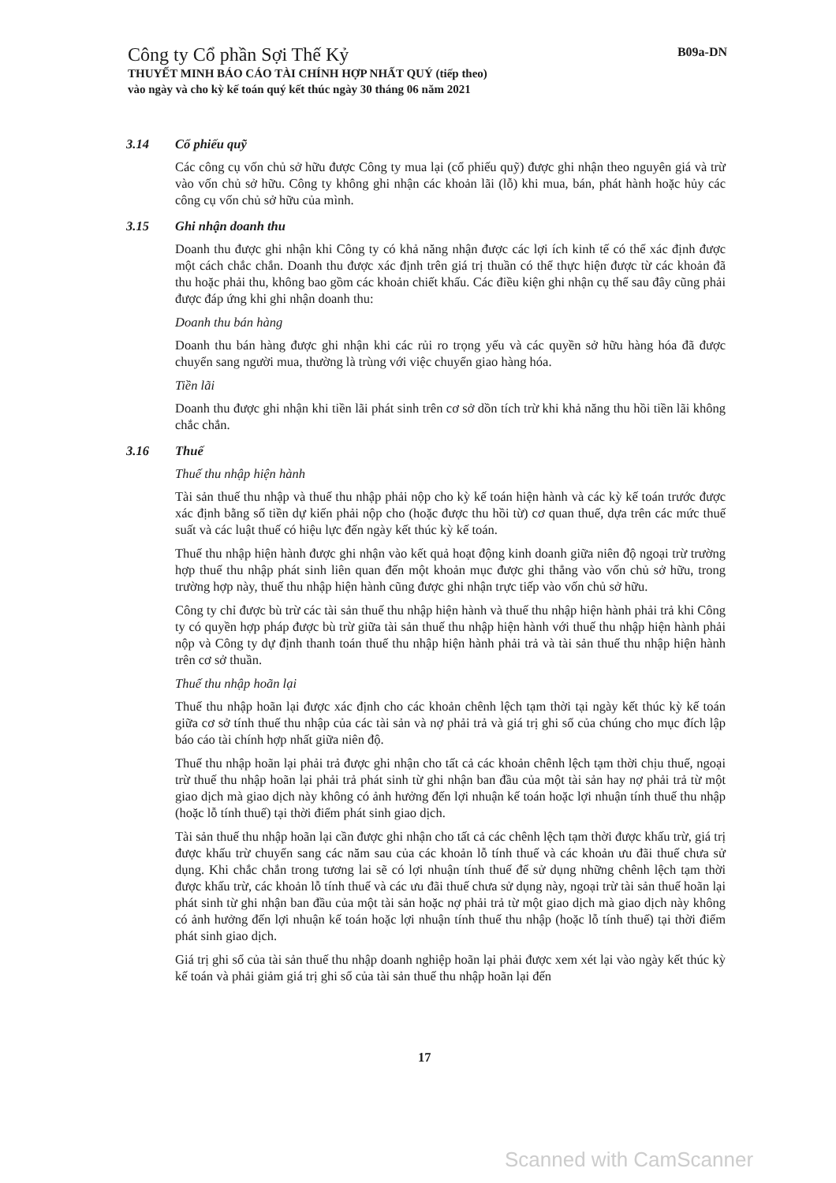Công ty Cổ phần Sợi Thế Kỷ
THUYẾT MINH BÁO CÁO TÀI CHÍNH HỢP NHẤT QUÝ (tiếp theo)
vào ngày và cho kỳ kế toán quý kết thúc ngày 30 tháng 06 năm 2021
B09a-DN
3.14 Cổ phiếu quỹ
Các công cụ vốn chủ sở hữu được Công ty mua lại (cổ phiếu quỹ) được ghi nhận theo nguyên giá và trừ vào vốn chủ sở hữu. Công ty không ghi nhận các khoản lãi (lỗ) khi mua, bán, phát hành hoặc hủy các công cụ vốn chủ sở hữu của mình.
3.15 Ghi nhận doanh thu
Doanh thu được ghi nhận khi Công ty có khả năng nhận được các lợi ích kinh tế có thể xác định được một cách chắc chắn. Doanh thu được xác định trên giá trị thuần có thể thực hiện được từ các khoản đã thu hoặc phải thu, không bao gồm các khoản chiết khấu. Các điều kiện ghi nhận cụ thể sau đây cũng phải được đáp ứng khi ghi nhận doanh thu:
Doanh thu bán hàng
Doanh thu bán hàng được ghi nhận khi các rủi ro trọng yếu và các quyền sở hữu hàng hóa đã được chuyển sang người mua, thường là trùng với việc chuyển giao hàng hóa.
Tiền lãi
Doanh thu được ghi nhận khi tiền lãi phát sinh trên cơ sở dồn tích trừ khi khả năng thu hồi tiền lãi không chắc chắn.
3.16 Thuế
Thuế thu nhập hiện hành
Tài sản thuế thu nhập và thuế thu nhập phải nộp cho kỳ kế toán hiện hành và các kỳ kế toán trước được xác định bằng số tiền dự kiến phải nộp cho (hoặc được thu hồi từ) cơ quan thuế, dựa trên các mức thuế suất và các luật thuế có hiệu lực đến ngày kết thúc kỳ kế toán.
Thuế thu nhập hiện hành được ghi nhận vào kết quả hoạt động kinh doanh giữa niên độ ngoại trừ trường hợp thuế thu nhập phát sinh liên quan đến một khoản mục được ghi thẳng vào vốn chủ sở hữu, trong trường hợp này, thuế thu nhập hiện hành cũng được ghi nhận trực tiếp vào vốn chủ sở hữu.
Công ty chỉ được bù trừ các tài sản thuế thu nhập hiện hành và thuế thu nhập hiện hành phải trả khi Công ty có quyền hợp pháp được bù trừ giữa tài sản thuế thu nhập hiện hành với thuế thu nhập hiện hành phải nộp và Công ty dự định thanh toán thuế thu nhập hiện hành phải trả và tài sản thuế thu nhập hiện hành trên cơ sở thuần.
Thuế thu nhập hoãn lại
Thuế thu nhập hoãn lại được xác định cho các khoản chênh lệch tạm thời tại ngày kết thúc kỳ kế toán giữa cơ sở tính thuế thu nhập của các tài sản và nợ phải trả và giá trị ghi sổ của chúng cho mục đích lập báo cáo tài chính hợp nhất giữa niên độ.
Thuế thu nhập hoãn lại phải trả được ghi nhận cho tất cả các khoản chênh lệch tạm thời chịu thuế, ngoại trừ thuế thu nhập hoãn lại phải trả phát sinh từ ghi nhận ban đầu của một tài sản hay nợ phải trả từ một giao dịch mà giao dịch này không có ảnh hưởng đến lợi nhuận kế toán hoặc lợi nhuận tính thuế thu nhập (hoặc lỗ tính thuế) tại thời điểm phát sinh giao dịch.
Tài sản thuế thu nhập hoãn lại cần được ghi nhận cho tất cả các chênh lệch tạm thời được khấu trừ, giá trị được khấu trừ chuyển sang các năm sau của các khoản lỗ tính thuế và các khoản ưu đãi thuế chưa sử dụng. Khi chắc chắn trong tương lai sẽ có lợi nhuận tính thuế để sử dụng những chênh lệch tạm thời được khấu trừ, các khoản lỗ tính thuế và các ưu đãi thuế chưa sử dụng này, ngoại trừ tài sản thuế hoãn lại phát sinh từ ghi nhận ban đầu của một tài sản hoặc nợ phải trả từ một giao dịch mà giao dịch này không có ảnh hưởng đến lợi nhuận kế toán hoặc lợi nhuận tính thuế thu nhập (hoặc lỗ tính thuế) tại thời điểm phát sinh giao dịch.
Giá trị ghi sổ của tài sản thuế thu nhập doanh nghiệp hoãn lại phải được xem xét lại vào ngày kết thúc kỳ kế toán và phải giảm giá trị ghi sổ của tài sản thuế thu nhập hoãn lại đến
17
Scanned with CamScanner